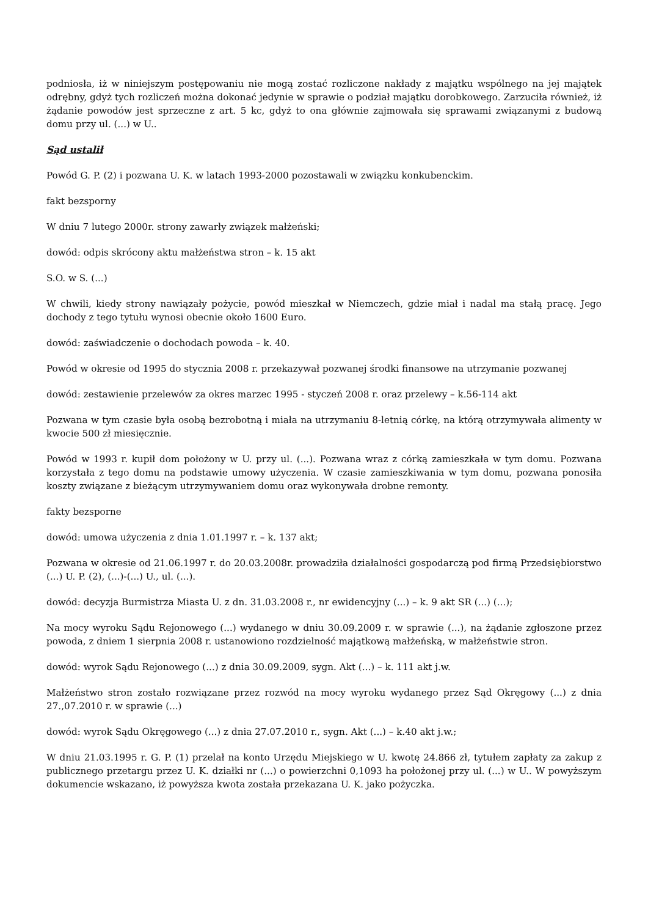podniosła, iż w niniejszym postępowaniu nie mogą zostać rozliczone nakłady z majątku wspólnego na jej majątek odrębny, gdyż tych rozliczeń można dokonać jedynie w sprawie o podział majątku dorobkowego. Zarzuciła również, iż żądanie powodów jest sprzeczne z art. 5 kc, gdyż to ona głównie zajmowała się sprawami związanymi z budową domu przy ul. (...) w U..
Sąd ustalił
Powód G. P. (2) i pozwana U. K. w latach 1993-2000 pozostawali w związku konkubenckim.
fakt bezsporny
W dniu 7 lutego 2000r. strony zawarły związek małżeński;
dowód: odpis skrócony aktu małżeństwa stron – k. 15 akt
S.O. w S. (...)
W chwili, kiedy strony nawiązały pożycie, powód mieszkał w Niemczech, gdzie miał i nadal ma stałą pracę. Jego dochody z tego tytułu wynosi obecnie około 1600 Euro.
dowód: zaświadczenie o dochodach powoda – k. 40.
Powód w okresie od 1995 do stycznia 2008 r. przekazywał pozwanej środki finansowe na utrzymanie pozwanej
dowód: zestawienie przelewów za okres marzec 1995 - styczeń 2008 r. oraz przelewy – k.56-114 akt
Pozwana w tym czasie była osobą bezrobotną i miała na utrzymaniu 8-letnią córkę, na którą otrzymywała alimenty w kwocie 500 zł miesięcznie.
Powód w 1993 r. kupił dom położony w U. przy ul. (...). Pozwana wraz z córką zamieszkała w tym domu. Pozwana korzystała z tego domu na podstawie umowy użyczenia. W czasie zamieszkiwania w tym domu, pozwana ponosiła koszty związane z bieżącym utrzymywaniem domu oraz wykonywała drobne remonty.
fakty bezsporne
dowód: umowa użyczenia z dnia 1.01.1997 r. – k. 137 akt;
Pozwana w okresie od 21.06.1997 r. do 20.03.2008r. prowadziła działalności gospodarczą pod firmą Przedsiębiorstwo (...) U. P. (2), (...)-(...) U., ul. (...).
dowód: decyzja Burmistrza Miasta U. z dn. 31.03.2008 r., nr ewidencyjny (...) – k. 9 akt SR (...) (...);
Na mocy wyroku Sądu Rejonowego (...) wydanego w dniu 30.09.2009 r. w sprawie (...), na żądanie zgłoszone przez powoda, z dniem 1 sierpnia 2008 r. ustanowiono rozdzielność majątkową małżeńską, w małżeństwie stron.
dowód: wyrok Sądu Rejonowego (...) z dnia 30.09.2009, sygn. Akt (...) – k. 111 akt j.w.
Małżeństwo stron zostało rozwiązane przez rozwód na mocy wyroku wydanego przez Sąd Okręgowy (...) z dnia 27.,07.2010 r. w sprawie (...)
dowód: wyrok Sądu Okręgowego (...) z dnia 27.07.2010 r., sygn. Akt (...) – k.40 akt j.w.;
W dniu 21.03.1995 r. G. P. (1) przelał na konto Urzędu Miejskiego w U. kwotę 24.866 zł, tytułem zapłaty za zakup z publicznego przetargu przez U. K. działki nr (...) o powierzchni 0,1093 ha położonej przy ul. (...) w U.. W powyższym dokumencie wskazano, iż powyższa kwota została przekazana U. K. jako pożyczka.